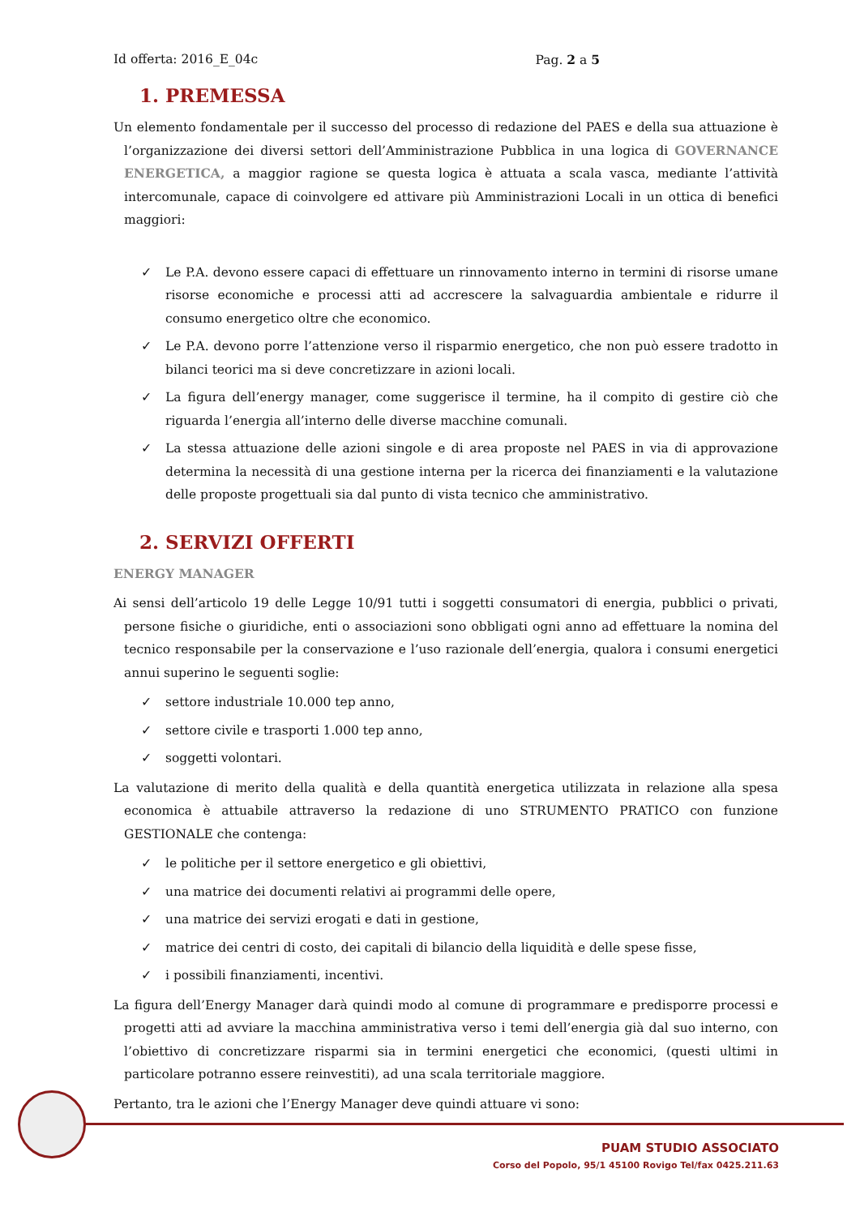Id offerta: 2016_E_04c Pag. 2 a 5
1. PREMESSA
Un elemento fondamentale per il successo del processo di redazione del PAES e della sua attuazione è l’organizzazione dei diversi settori dell’Amministrazione Pubblica in una logica di GOVERNANCE ENERGETICA, a maggior ragione se questa logica è attuata a scala vasca, mediante l’attività intercomunale, capace di coinvolgere ed attivare più Amministrazioni Locali in un ottica di benefici maggiori:
✓ Le P.A. devono essere capaci di effettuare un rinnovamento interno in termini di risorse umane risorse economiche e processi atti ad accrescere la salvaguardia ambientale e ridurre il consumo energetico oltre che economico.
✓ Le P.A. devono porre l’attenzione verso il risparmio energetico, che non può essere tradotto in bilanci teorici ma si deve concretizzare in azioni locali.
✓ La figura dell’energy manager, come suggerisce il termine, ha il compito di gestire ciò che riguarda l’energia all’interno delle diverse macchine comunali.
✓ La stessa attuazione delle azioni singole e di area proposte nel PAES in via di approvazione determina la necessità di una gestione interna per la ricerca dei finanziamenti e la valutazione delle proposte progettuali sia dal punto di vista tecnico che amministrativo.
2. SERVIZI OFFERTI
ENERGY MANAGER
Ai sensi dell’articolo 19 delle Legge 10/91 tutti i soggetti consumatori di energia, pubblici o privati, persone fisiche o giuridiche, enti o associazioni sono obbligati ogni anno ad effettuare la nomina del tecnico responsabile per la conservazione e l’uso razionale dell’energia, qualora i consumi energetici annui superino le seguenti soglie:
✓ settore industriale 10.000 tep anno,
✓ settore civile e trasporti 1.000 tep anno,
✓ soggetti volontari.
La valutazione di merito della qualità e della quantità energetica utilizzata in relazione alla spesa economica è attuabile attraverso la redazione di uno STRUMENTO PRATICO con funzione GESTIONALE che contenga:
✓ le politiche per il settore energetico e gli obiettivi,
✓ una matrice dei documenti relativi ai programmi delle opere,
✓ una matrice dei servizi erogati e dati in gestione,
✓ matrice dei centri di costo, dei capitali di bilancio della liquidità e delle spese fisse,
✓ i possibili finanziamenti, incentivi.
La figura dell’Energy Manager darà quindi modo al comune di programmare e predisporre processi e progetti atti ad avviare la macchina amministrativa verso i temi dell’energia già dal suo interno, con l’obiettivo di concretizzare risparmi sia in termini energetici che economici, (questi ultimi in particolare potranno essere reinvestiti), ad una scala territoriale maggiore.
Pertanto, tra le azioni che l’Energy Manager deve quindi attuare vi sono:
PUAM STUDIO ASSOCIATO
Corso del Popolo, 95/1 45100 Rovigo Tel/fax 0425.211.63